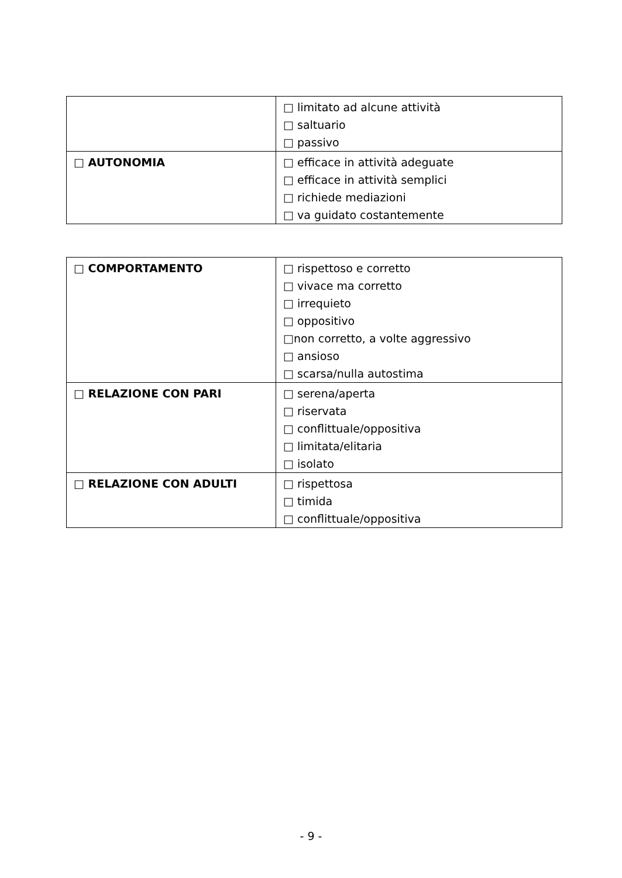| | □ limitato ad alcune attività □ saltuario □ passivo |
| □ AUTONOMIA | □ efficace in attività adeguate □ efficace in attività semplici □ richiede mediazioni □ va guidato costantemente |
| □ COMPORTAMENTO | □ rispettoso e corretto □ vivace ma corretto □ irrequieto □ oppositivo □non corretto, a volte aggressivo □ ansioso □ scarsa/nulla autostima |
| □ RELAZIONE CON PARI | □ serena/aperta □ riservata □ conflittuale/oppositiva □ limitata/elitaria □ isolato |
| □ RELAZIONE CON ADULTI | □ rispettosa □ timida □ conflittuale/oppositiva |
- 9 -